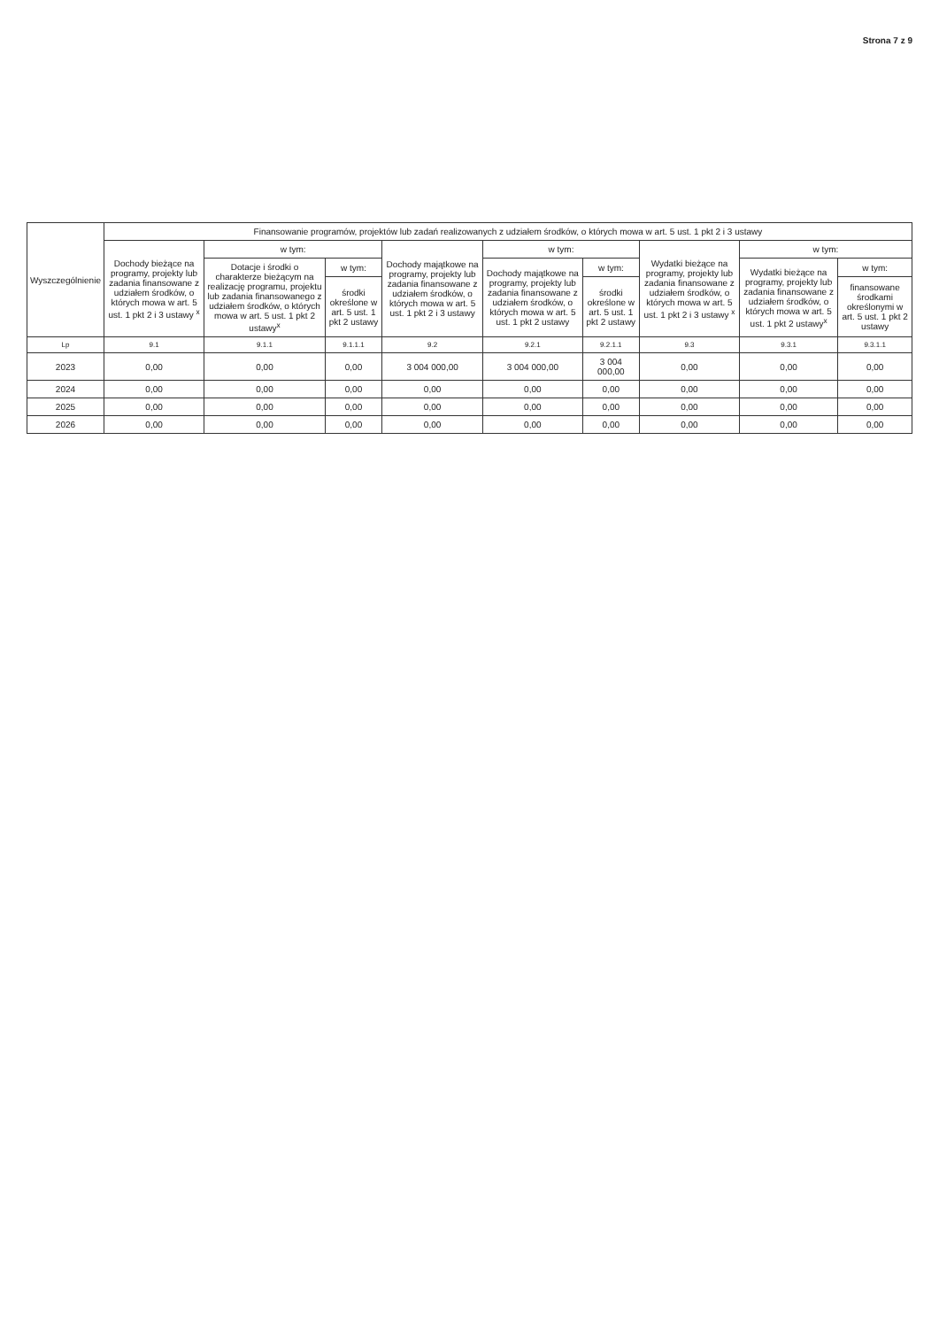Strona 7 z 9
| Wyszczególnienie | Finansowanie programów, projektów lub zadań realizowanych z udziałem środków, o których mowa w art. 5 ust. 1 pkt 2 i 3 ustawy | | | | | | | | |
| --- | --- | --- | --- | --- | --- | --- | --- | --- | --- |
| | Dochody bieżące na programy, projekty lub zadania finansowane z udziałem środków, o których mowa w art. 5 ust. 1 pkt 2 i 3 ustawy <sup>x</sup> | w tym: | | Dochody majątkowe na programy, projekty lub zadania finansowane z udziałem środków, o których mowa w art. 5 ust. 1 pkt 2 i 3 ustawy | w tym: | | Wydatki bieżące na programy, projekty lub zadania finansowane z udziałem środków, o których mowa w art. 5 ust. 1 pkt 2 i 3 ustawy <sup>x</sup> | w tym: | |
| | | Dotacje i środki o charakterze bieżącym na realizację programu, projektu lub zadania finansowanego z udziałem środków, o których mowa w art. 5 ust. 1 pkt 2 ustawy<sup>x</sup> | w tym: | | Dochody majątkowe na programy, projekty lub zadania finansowane z udziałem środków, o których mowa w art. 5 ust. 1 pkt 2 ustawy | w tym: | | Wydatki bieżące na programy, projekty lub zadania finansowane z udziałem środków, o których mowa w art. 5 ust. 1 pkt 2 ustawy<sup>x</sup> | w tym: |
| | | | środki określone w art. 5 ust. 1 pkt 2 ustawy | | | środki określone w art. 5 ust. 1 pkt 2 ustawy | | | finansowane środkami określonymi w art. 5 ust. 1 pkt 2 ustawy |
| Lp | 9.1 | 9.1.1 | 9.1.1.1 | 9.2 | 9.2.1 | 9.2.1.1 | 9.3 | 9.3.1 | 9.3.1.1 |
| 2023 | 0,00 | 0,00 | 0,00 | 3 004 000,00 | 3 004 000,00 | 3 004 000,00 | 0,00 | 0,00 | 0,00 |
| 2024 | 0,00 | 0,00 | 0,00 | 0,00 | 0,00 | 0,00 | 0,00 | 0,00 | 0,00 |
| 2025 | 0,00 | 0,00 | 0,00 | 0,00 | 0,00 | 0,00 | 0,00 | 0,00 | 0,00 |
| 2026 | 0,00 | 0,00 | 0,00 | 0,00 | 0,00 | 0,00 | 0,00 | 0,00 | 0,00 |